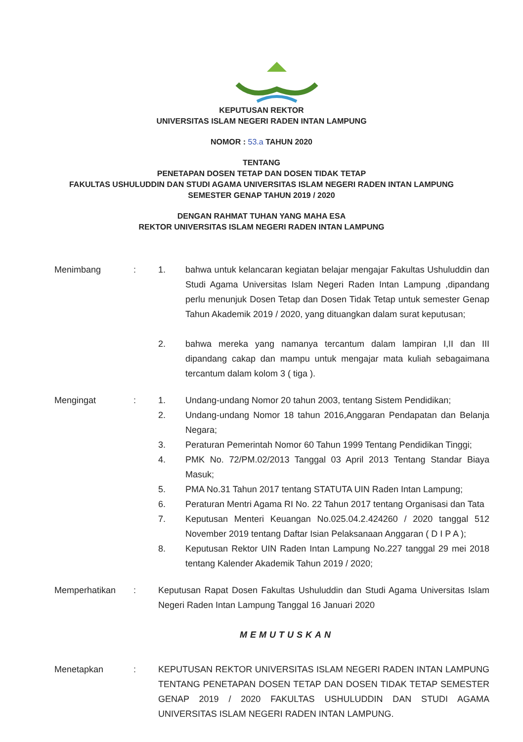KEPUTUSAN REKTOR
UNIVERSITAS ISLAM NEGERI RADEN INTAN LAMPUNG
NOMOR : 53.a TAHUN 2020
TENTANG
PENETAPAN DOSEN TETAP DAN DOSEN TIDAK TETAP
FAKULTAS USHULUDDIN DAN STUDI AGAMA UNIVERSITAS ISLAM NEGERI RADEN INTAN LAMPUNG
SEMESTER GENAP TAHUN 2019 / 2020
DENGAN RAHMAT TUHAN YANG MAHA ESA
REKTOR UNIVERSITAS ISLAM NEGERI RADEN INTAN LAMPUNG
Menimbang : 1. bahwa untuk kelancaran kegiatan belajar mengajar Fakultas Ushuluddin dan Studi Agama Universitas Islam Negeri Raden Intan Lampung ,dipandang perlu menunjuk Dosen Tetap dan Dosen Tidak Tetap untuk semester Genap Tahun Akademik 2019 / 2020, yang dituangkan dalam surat keputusan;
2. bahwa mereka yang namanya tercantum dalam lampiran I,II dan III dipandang cakap dan mampu untuk mengajar mata kuliah sebagaimana tercantum dalam kolom 3 ( tiga ).
Mengingat : 1. Undang-undang Nomor 20 tahun 2003, tentang Sistem Pendidikan;
2. Undang-undang Nomor 18 tahun 2016,Anggaran Pendapatan dan Belanja Negara;
3. Peraturan Pemerintah Nomor 60 Tahun 1999 Tentang Pendidikan Tinggi;
4. PMK No. 72/PM.02/2013 Tanggal 03 April 2013 Tentang Standar Biaya Masuk;
5. PMA No.31 Tahun 2017 tentang STATUTA UIN Raden Intan Lampung;
6. Peraturan Mentri Agama RI No. 22 Tahun 2017 tentang Organisasi dan Tata
7. Keputusan Menteri Keuangan No.025.04.2.424260 / 2020 tanggal 512 November 2019 tentang Daftar Isian Pelaksanaan Anggaran ( D I P A );
8. Keputusan Rektor UIN Raden Intan Lampung No.227 tanggal 29 mei 2018 tentang Kalender Akademik Tahun 2019 / 2020;
Memperhatikan : Keputusan Rapat Dosen Fakultas Ushuluddin dan Studi Agama Universitas Islam Negeri Raden Intan Lampung Tanggal 16 Januari 2020
MEMUTUSKAN
Menetapkan : KEPUTUSAN REKTOR UNIVERSITAS ISLAM NEGERI RADEN INTAN LAMPUNG TENTANG PENETAPAN DOSEN TETAP DAN DOSEN TIDAK TETAP SEMESTER GENAP 2019 / 2020 FAKULTAS USHULUDDIN DAN STUDI AGAMA UNIVERSITAS ISLAM NEGERI RADEN INTAN LAMPUNG.